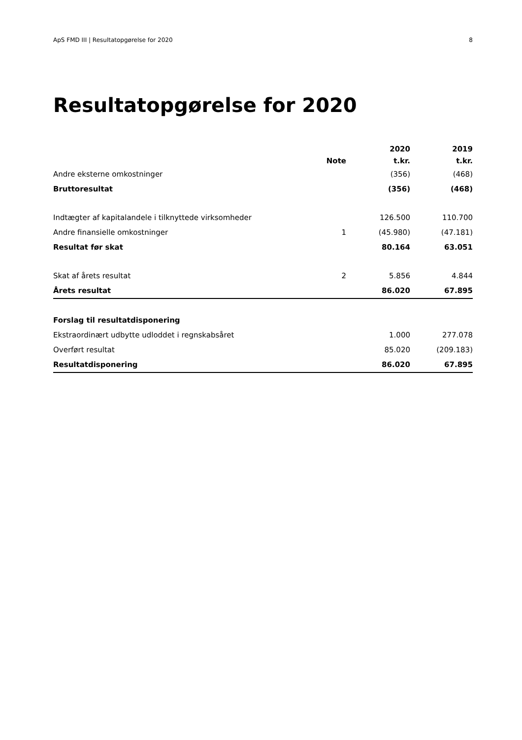ApS FMD III | Resultatopgørelse for 2020 8
Resultatopgørelse for 2020
| | | 2020 | 2019 |
| --- | --- | --- | --- |
| | Note | t.kr. | t.kr. |
| Andre eksterne omkostninger | | (356) | (468) |
| Bruttoresultat | | (356) | (468) |
| Indtægter af kapitalandele i tilknyttede virksomheder | | 126.500 | 110.700 |
| Andre finansielle omkostninger | 1 | (45.980) | (47.181) |
| Resultat før skat | | 80.164 | 63.051 |
| Skat af årets resultat | 2 | 5.856 | 4.844 |
| Årets resultat | | 86.020 | 67.895 |
| Forslag til resultatdisponering | | | |
| Ekstraordinært udbytte udloddet i regnskabsåret | | 1.000 | 277.078 |
| Overført resultat | | 85.020 | (209.183) |
| Resultatdisponering | | 86.020 | 67.895 |